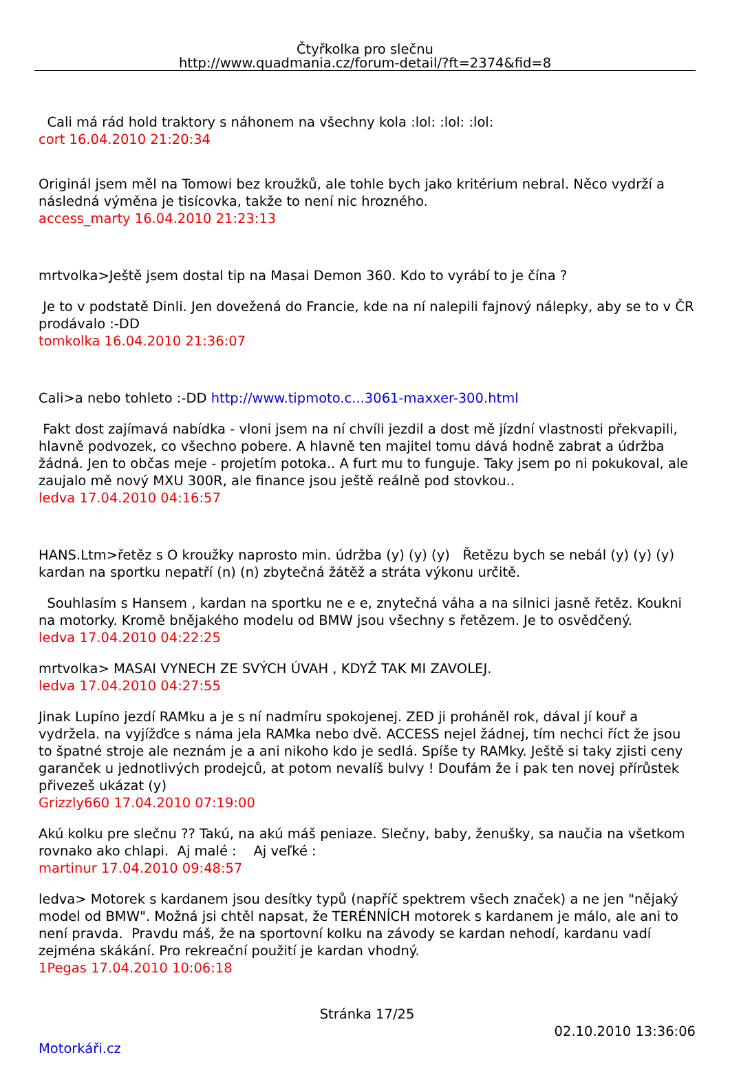Čtyřkolka pro slečnu
http://www.quadmania.cz/forum-detail/?ft=2374&fid=8
Cali má rád hold traktory s náhonem na všechny kola :lol: :lol: :lol:
cort 16.04.2010 21:20:34
Originál jsem měl na Tomowi bez kroužků, ale tohle bych jako kritérium nebral. Něco vydrží a následná výměna je tisícovka, takže to není nic hrozného.
access_marty 16.04.2010 21:23:13
mrtvolka>Ještě jsem dostal tip na Masai Demon 360. Kdo to vyrábí to je čína ?
Je to v podstatě Dinli. Jen dovežená do Francie, kde na ní nalepili fajnový nálepky, aby se to v ČR prodávalo :-DD
tomkolka 16.04.2010 21:36:07
Cali>a nebo tohleto :-DD http://www.tipmoto.c...3061-maxxer-300.html
Fakt dost zajímavá nabídka - vloni jsem na ní chvíli jezdil a dost mě jízdní vlastnosti překvapili, hlavně podvozek, co všechno pobere. A hlavně ten majitel tomu dává hodně zabrat a údržba žádná. Jen to občas meje - projetím potoka.. A furt mu to funguje. Taky jsem po ni pokukoval, ale zaujalo mě nový MXU 300R, ale finance jsou ještě reálně pod stovkou..
ledva 17.04.2010 04:16:57
HANS.Ltm>řetěz s O kroužky naprosto min. údržba (y) (y) (y) Řetězu bych se nebál (y) (y) (y) kardan na sportku nepatří (n) (n) zbytečná žátěž a stráta výkonu určitě.
Souhlasím s Hansem , kardan na sportku ne e e, znytečná váha a na silnici jasně řetěz. Koukni na motorky. Kromě bnějakého modelu od BMW jsou všechny s řetězem. Je to osvědčený.
ledva 17.04.2010 04:22:25
mrtvolka> MASAI VYNECH ZE SVÝCH ÚVAH , KDYŽ TAK MI ZAVOLEJ.
ledva 17.04.2010 04:27:55
Jinak Lupíno jezdí RAMku a je s ní nadmíru spokojenej. ZED ji proháněl rok, dával jí kouř a vydržela. na vyjížďce s náma jela RAMka nebo dvě. ACCESS nejel žádnej, tím nechci říct že jsou to špatné stroje ale neznám je a ani nikoho kdo je sedlá. Spíše ty RAMky. Ještě si taky zjisti ceny garanček u jednotlivých prodejců, at potom nevalíš bulvy ! Doufám že i pak ten novej přírůstek přivezeš ukázat (y)
Grizzly660 17.04.2010 07:19:00
Akú kolku pre slečnu ?? Takú, na akú máš peniaze. Slečny, baby, ženušky, sa naučia na všetkom rovnako ako chlapi. Aj malé : Aj veľké :
martinur 17.04.2010 09:48:57
ledva> Motorek s kardanem jsou desítky typů (napříč spektrem všech značek) a ne jen "nějaký model od BMW". Možná jsi chtěl napsat, že TERÉNNÍCH motorek s kardanem je málo, ale ani to není pravda. Pravdu máš, že na sportovní kolku na závody se kardan nehodí, kardanu vadí zejména skákání. Pro rekreační použití je kardan vhodný.
1Pegas 17.04.2010 10:06:18
Stránka 17/25
02.10.2010 13:36:06
Motorkáři.cz